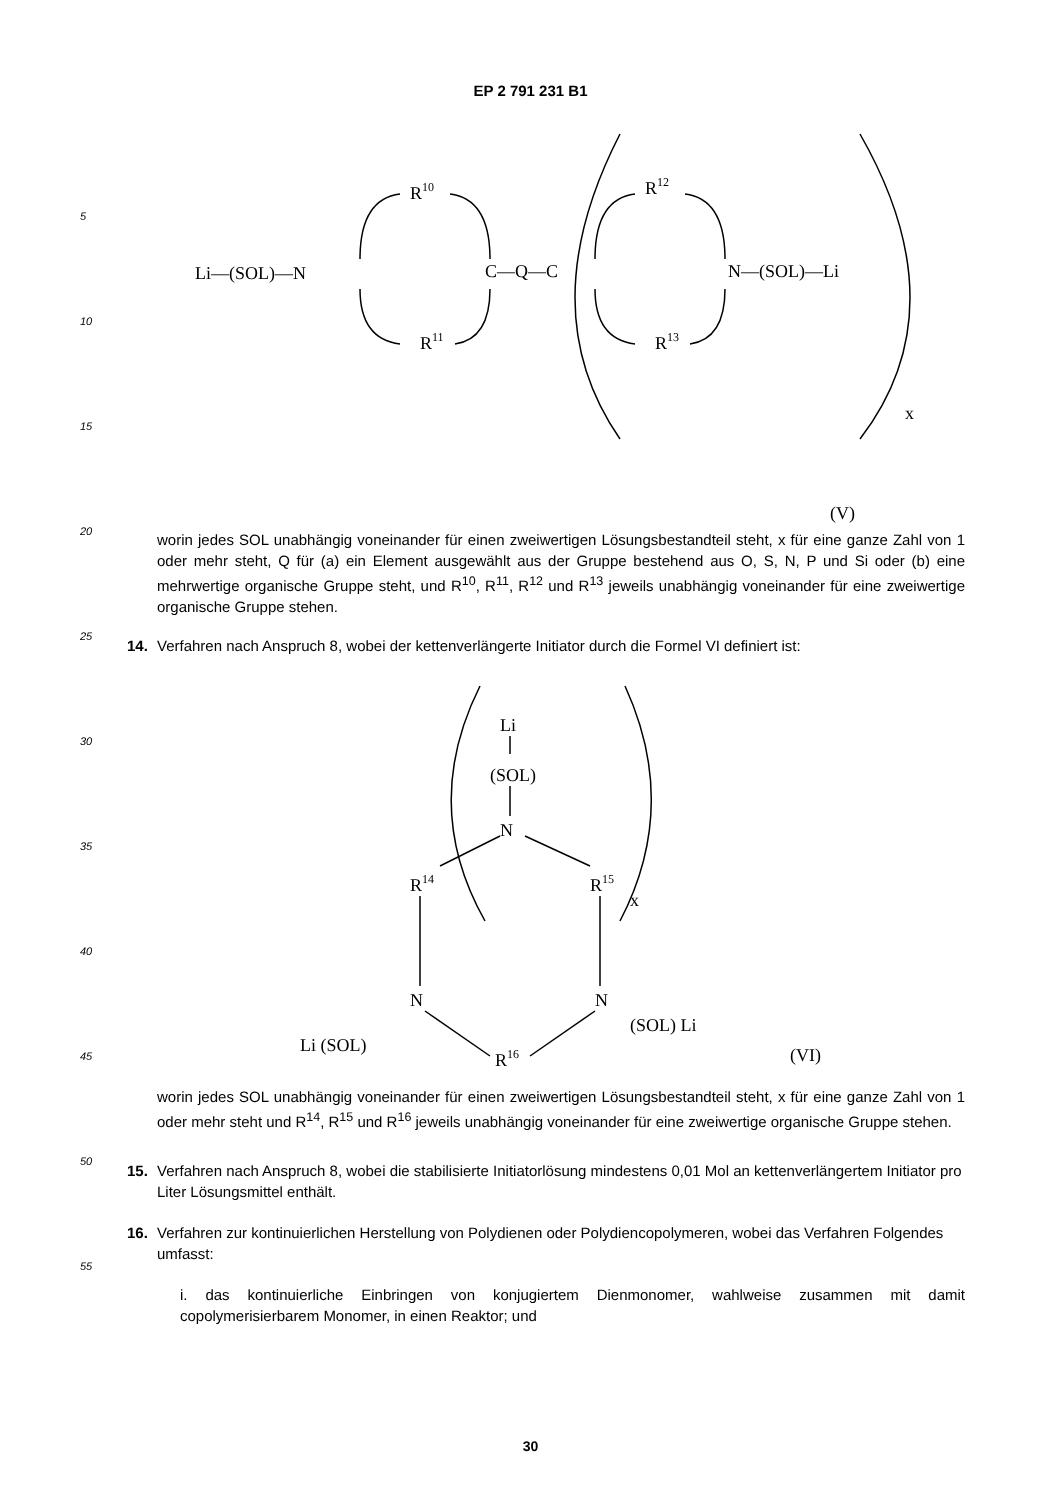EP 2 791 231 B1
5
10
15
20
25
30
35
40
45
50
55
Li—(SOL)—N
C—Q—C
N—(SOL)—Li
R10
R11
R12
R13
x
(V)
worin jedes SOL unabhängig voneinander für einen zweiwertigen Lösungsbestandteil steht, x für eine ganze Zahl von 1 oder mehr steht, Q für (a) ein Element ausgewählt aus der Gruppe bestehend aus O, S, N, P und Si oder (b) eine mehrwertige organische Gruppe steht, und R<sup>10</sup>, R<sup>11</sup>, R<sup>12</sup> und R<sup>13</sup> jeweils unabhängig voneinander für eine zweiwertige organische Gruppe stehen.
14. Verfahren nach Anspruch 8, wobei der kettenverlängerte Initiator durch die Formel VI definiert ist:
Li
(SOL)
N
R14
R15
x
N
N
Li (SOL)
(SOL) Li
R16
(VI)
worin jedes SOL unabhängig voneinander für einen zweiwertigen Lösungsbestandteil steht, x für eine ganze Zahl von 1 oder mehr steht und R<sup>14</sup>, R<sup>15</sup> und R<sup>16</sup> jeweils unabhängig voneinander für eine zweiwertige organische Gruppe stehen.
15. Verfahren nach Anspruch 8, wobei die stabilisierte Initiatorlösung mindestens 0,01 Mol an kettenverlängertem Initiator pro Liter Lösungsmittel enthält.
16. Verfahren zur kontinuierlichen Herstellung von Polydienen oder Polydiencopolymeren, wobei das Verfahren Folgendes umfasst:
i. das kontinuierliche Einbringen von konjugiertem Dienmonomer, wahlweise zusammen mit damit copolymerisierbarem Monomer, in einen Reaktor; und
30